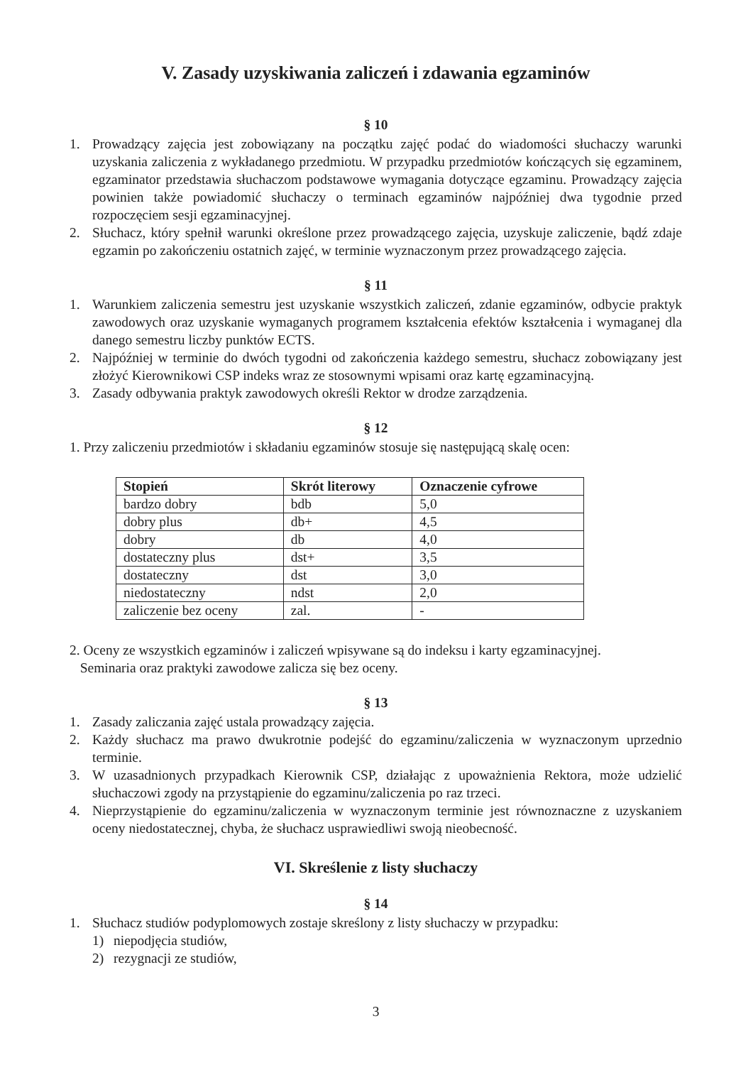V. Zasady uzyskiwania zaliczeń i zdawania egzaminów
§ 10
1. Prowadzący zajęcia jest zobowiązany na początku zajęć podać do wiadomości słuchaczy warunki uzyskania zaliczenia z wykładanego przedmiotu. W przypadku przedmiotów kończących się egzaminem, egzaminator przedstawia słuchaczom podstawowe wymagania dotyczące egzaminu. Prowadzący zajęcia powinien także powiadomić słuchaczy o terminach egzaminów najpóźniej dwa tygodnie przed rozpoczęciem sesji egzaminacyjnej.
2. Słuchacz, który spełnił warunki określone przez prowadzącego zajęcia, uzyskuje zaliczenie, bądź zdaje egzamin po zakończeniu ostatnich zajęć, w terminie wyznaczonym przez prowadzącego zajęcia.
§ 11
1. Warunkiem zaliczenia semestru jest uzyskanie wszystkich zaliczeń, zdanie egzaminów, odbycie praktyk zawodowych oraz uzyskanie wymaganych programem kształcenia efektów kształcenia i wymaganej dla danego semestru liczby punktów ECTS.
2. Najpóźniej w terminie do dwóch tygodni od zakończenia każdego semestru, słuchacz zobowiązany jest złożyć Kierownikowi CSP indeks wraz ze stosownymi wpisami oraz kartę egzaminacyjną.
3. Zasady odbywania praktyk zawodowych określi Rektor w drodze zarządzenia.
§ 12
1. Przy zaliczeniu przedmiotów i składaniu egzaminów stosuje się następującą skalę ocen:
| Stopień | Skrót literowy | Oznaczenie cyfrowe |
| --- | --- | --- |
| bardzo dobry | bdb | 5,0 |
| dobry plus | db+ | 4,5 |
| dobry | db | 4,0 |
| dostateczny plus | dst+ | 3,5 |
| dostateczny | dst | 3,0 |
| niedostateczny | ndst | 2,0 |
| zaliczenie bez oceny | zal. | - |
2. Oceny ze wszystkich egzaminów i zaliczeń wpisywane są do indeksu i karty egzaminacyjnej.
Seminaria oraz praktyki zawodowe zalicza się bez oceny.
§ 13
1. Zasady zaliczania zajęć ustala prowadzący zajęcia.
2. Każdy słuchacz ma prawo dwukrotnie podejść do egzaminu/zaliczenia w wyznaczonym uprzednio terminie.
3. W uzasadnionych przypadkach Kierownik CSP, działając z upoważnienia Rektora, może udzielić słuchaczowi zgody na przystąpienie do egzaminu/zaliczenia po raz trzeci.
4. Nieprzystąpienie do egzaminu/zaliczenia w wyznaczonym terminie jest równoznaczne z uzyskaniem oceny niedostatecznej, chyba, że słuchacz usprawiedliwi swoją nieobecność.
VI. Skreślenie z listy słuchaczy
§ 14
1. Słuchacz studiów podyplomowych zostaje skreślony z listy słuchaczy w przypadku:
1) niepodjęcia studiów,
2) rezygnacji ze studiów,
3